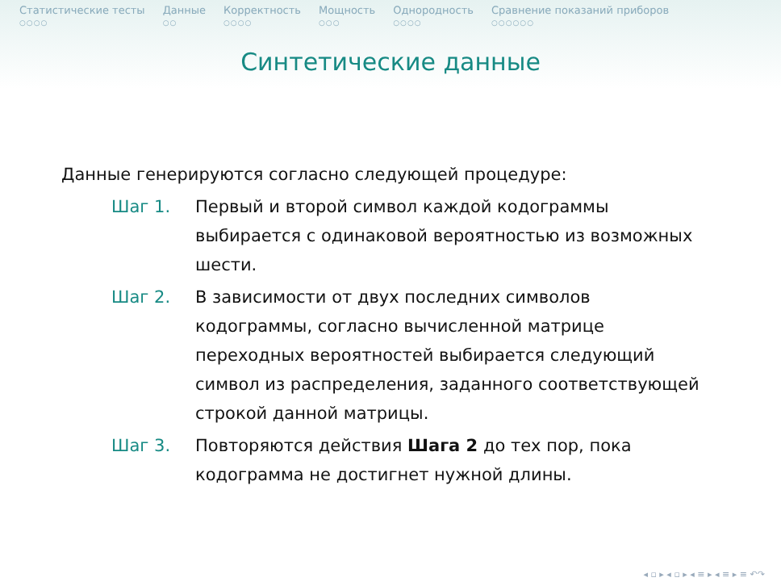Статистические тесты
○○○○
Данные
○○
Корректность
○○○○
Мощность
○○○
Однородность
○○○○
Сравнение показаний приборов
○○○○○○
Синтетические данные
Данные генерируются согласно следующей процедуре:
Шаг 1. Первый и второй символ каждой кодограммы выбирается с одинаковой вероятностью из возможных шести.
Шаг 2. В зависимости от двух последних символов кодограммы, согласно вычисленной матрице переходных вероятностей выбирается следующий символ из распределения, заданного соответствующей строкой данной матрицы.
Шаг 3. Повторяются действия Шага 2 до тех пор, пока кодограмма не достигнет нужной длины.
◂ ▫ ▸ ◂ ▫ ▸ ◂ ≡ ▸ ◂ ≡ ▸ ≡ ↶↷